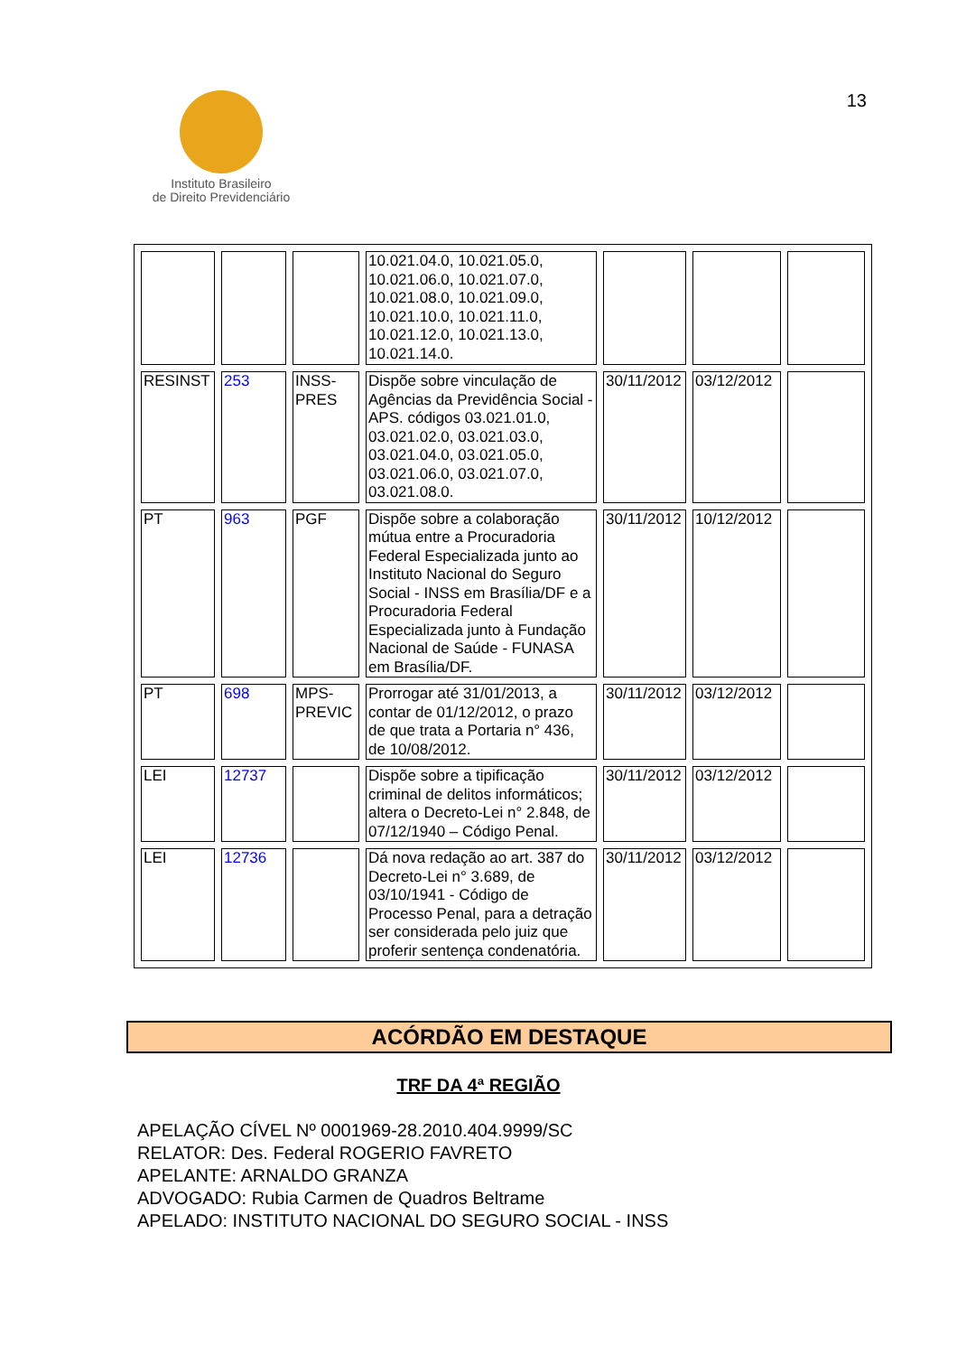Instituto Brasileiro
de Direito Previdenciário
13
| | | | 10.021.04.0, 10.021.05.0, 10.021.06.0, 10.021.07.0, 10.021.08.0, 10.021.09.0, 10.021.10.0, 10.021.11.0, 10.021.12.0, 10.021.13.0, 10.021.14.0. | | | |
| RESINST | 253 | INSS-PRES | Dispõe sobre vinculação de Agências da Previdência Social - APS. códigos 03.021.01.0, 03.021.02.0, 03.021.03.0, 03.021.04.0, 03.021.05.0, 03.021.06.0, 03.021.07.0, 03.021.08.0. | 30/11/2012 | 03/12/2012 | |
| PT | 963 | PGF | Dispõe sobre a colaboração mútua entre a Procuradoria Federal Especializada junto ao Instituto Nacional do Seguro Social - INSS em Brasília/DF e a Procuradoria Federal Especializada junto à Fundação Nacional de Saúde - FUNASA em Brasília/DF. | 30/11/2012 | 10/12/2012 | |
| PT | 698 | MPS-PREVIC | Prorrogar até 31/01/2013, a contar de 01/12/2012, o prazo de que trata a Portaria n° 436, de 10/08/2012. | 30/11/2012 | 03/12/2012 | |
| LEI | 12737 | | Dispõe sobre a tipificação criminal de delitos informáticos; altera o Decreto-Lei n° 2.848, de 07/12/1940 – Código Penal. | 30/11/2012 | 03/12/2012 | |
| LEI | 12736 | | Dá nova redação ao art. 387 do Decreto-Lei n° 3.689, de 03/10/1941 - Código de Processo Penal, para a detração ser considerada pelo juiz que proferir sentença condenatória. | 30/11/2012 | 03/12/2012 | |
ACÓRDÃO EM DESTAQUE
TRF DA 4ª REGIÃO
APELAÇÃO CÍVEL Nº 0001969-28.2010.404.9999/SC
RELATOR: Des. Federal ROGERIO FAVRETO
APELANTE: ARNALDO GRANZA
ADVOGADO: Rubia Carmen de Quadros Beltrame
APELADO: INSTITUTO NACIONAL DO SEGURO SOCIAL - INSS